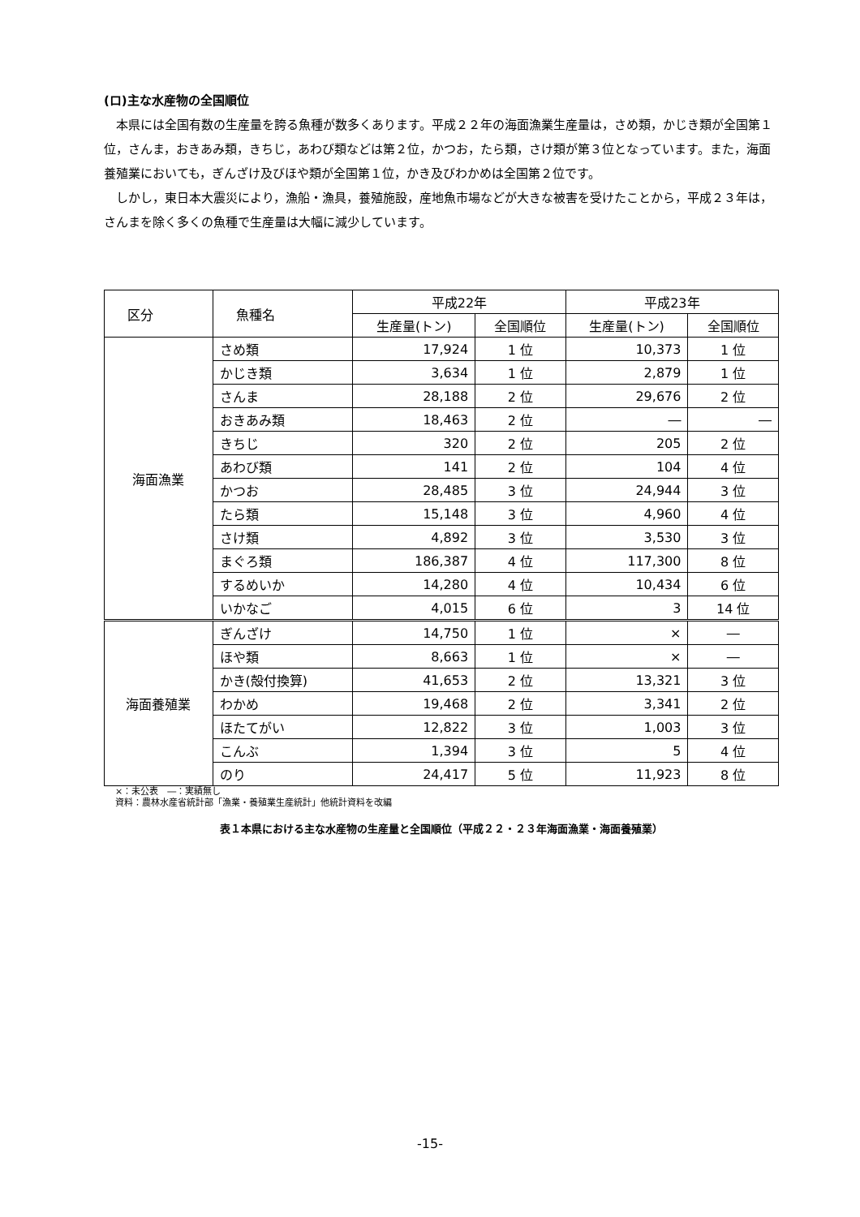(ロ)主な水産物の全国順位
本県には全国有数の生産量を誇る魚種が数多くあります。平成２２年の海面漁業生産量は，さめ類，かじき類が全国第１位，さんま，おきあみ類，きちじ，あわび類などは第２位，かつお，たら類，さけ類が第３位となっています。また，海面養殖業においても，ぎんざけ及びほや類が全国第１位，かき及びわかめは全国第２位です。
しかし，東日本大震災により，漁船・漁具，養殖施設，産地魚市場などが大きな被害を受けたことから，平成２３年は，さんまを除く多くの魚種で生産量は大幅に減少しています。
| 区分 | 魚種名 | 平成22年 | | 平成23年 | |
| --- | --- | --- | --- | --- | --- |
| | | 生産量(トン) | 全国順位 | 生産量(トン) | 全国順位 |
| 海面漁業 | さめ類 | 17,924 | 1 位 | 10,373 | 1 位 |
| | かじき類 | 3,634 | 1 位 | 2,879 | 1 位 |
| | さんま | 28,188 | 2 位 | 29,676 | 2 位 |
| | おきあみ類 | 18,463 | 2 位 | ― | ― |
| | きちじ | 320 | 2 位 | 205 | 2 位 |
| | あわび類 | 141 | 2 位 | 104 | 4 位 |
| | かつお | 28,485 | 3 位 | 24,944 | 3 位 |
| | たら類 | 15,148 | 3 位 | 4,960 | 4 位 |
| | さけ類 | 4,892 | 3 位 | 3,530 | 3 位 |
| | まぐろ類 | 186,387 | 4 位 | 117,300 | 8 位 |
| | するめいか | 14,280 | 4 位 | 10,434 | 6 位 |
| | いかなご | 4,015 | 6 位 | 3 | 14 位 |
| 海面養殖業 | ぎんざけ | 14,750 | 1 位 | × | ― |
| | ほや類 | 8,663 | 1 位 | × | ― |
| | かき(殻付換算) | 41,653 | 2 位 | 13,321 | 3 位 |
| | わかめ | 19,468 | 2 位 | 3,341 | 2 位 |
| | ほたてがい | 12,822 | 3 位 | 1,003 | 3 位 |
| | こんぶ | 1,394 | 3 位 | 5 | 4 位 |
| | のり | 24,417 | 5 位 | 11,923 | 8 位 |
×：未公表　―：実績無し
資料：農林水産省統計部「漁業・養殖業生産統計」他統計資料を改編
表１本県における主な水産物の生産量と全国順位（平成２２・２３年海面漁業・海面養殖業）
-15-